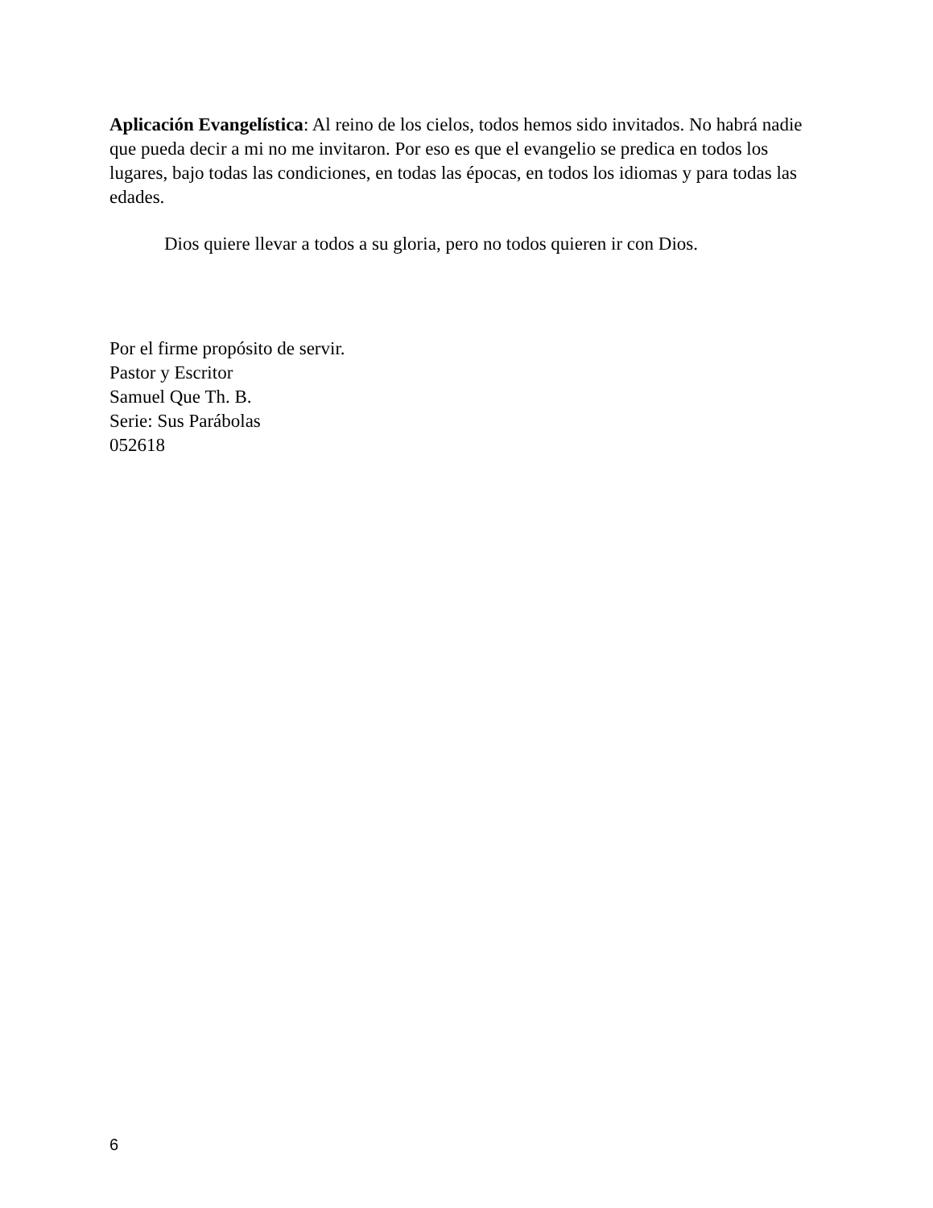Aplicación Evangelística: Al reino de los cielos, todos hemos sido invitados. No habrá nadie que pueda decir a mi no me invitaron. Por eso es que el evangelio se predica en todos los lugares, bajo todas las condiciones, en todas las épocas, en todos los idiomas y para todas las edades.
Dios quiere llevar a todos a su gloria, pero no todos quieren ir con Dios.
Por el firme propósito de servir.
Pastor y Escritor
Samuel Que Th. B.
Serie: Sus Parábolas
052618
6